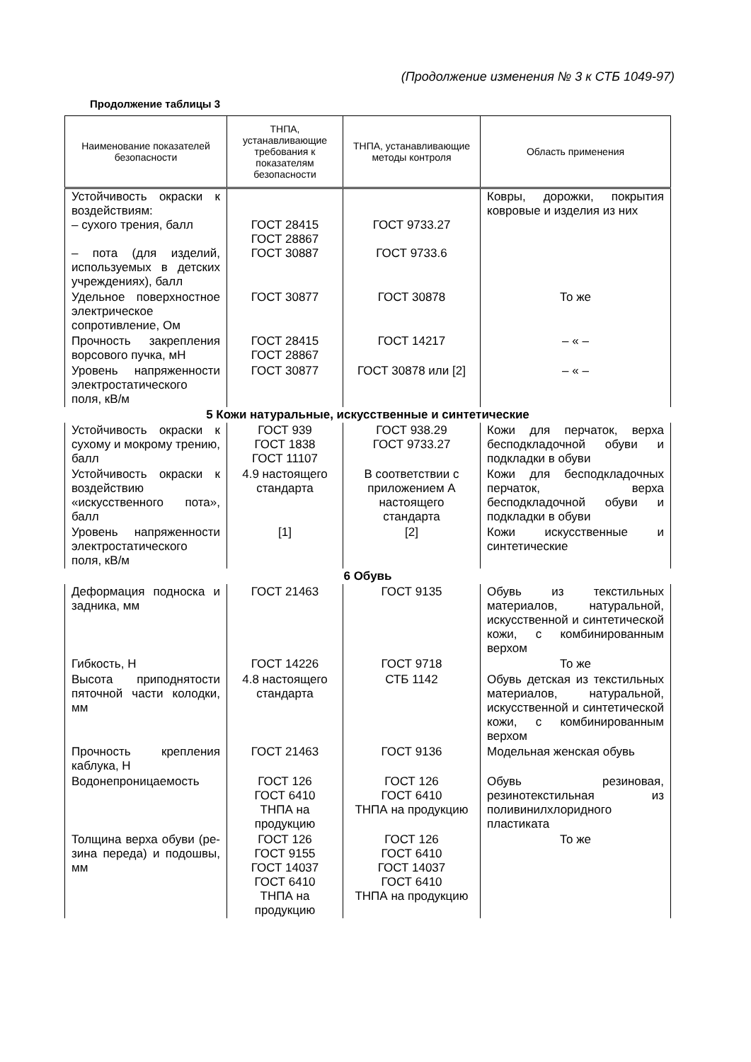(Продолжение изменения № 3 к СТБ 1049-97)
Продолжение таблицы 3
| Наименование показателей безопасности | ТНПА, устанавливающие требования к показателям безопасности | ТНПА, устанавливающие методы контроля | Область применения |
| --- | --- | --- | --- |
| Устойчивость окраски к воздействиям: – сухого трения, балл – пота (для изделий, используемых в детских учреждениях), балл | ГОСТ 28415 ГОСТ 28867 ГОСТ 30887 | ГОСТ 9733.27 ГОСТ 9733.6 | Ковры, дорожки, покрытия ковровые и изделия из них |
| Удельное поверхностное электрическое сопротивление, Ом | ГОСТ 30877 | ГОСТ 30878 | То же |
| Прочность закрепления ворсового пучка, мН | ГОСТ 28415 ГОСТ 28867 | ГОСТ 14217 | – « – |
| Уровень напряженности электростатического поля, кВ/м | ГОСТ 30877 | ГОСТ 30878 или [2] | – « – |
| 5 Кожи натуральные, искусственные и синтетические | | | |
| Устойчивость окраски к сухому и мокрому трению, балл | ГОСТ 939 ГОСТ 1838 ГОСТ 11107 | ГОСТ 938.29 ГОСТ 9733.27 | Кожи для перчаток, верха бесподкладочной обуви и подкладки в обуви |
| Устойчивость окраски к воздействию «искусственного пота», балл | 4.9 настоящего стандарта | В соответствии с приложением А настоящего стандарта | Кожи для бесподкладочных перчаток, верха бесподкладочной обуви и подкладки в обуви |
| Уровень напряженности электростатического поля, кВ/м | [1] | [2] | Кожи искусственные и синтетические |
| 6 Обувь | | | |
| Деформация подноска и задника, мм | ГОСТ 21463 | ГОСТ 9135 | Обувь из текстильных материалов, натуральной, искусственной и синтетической кожи, с комбинированным верхом |
| Гибкость, Н | ГОСТ 14226 | ГОСТ 9718 | То же |
| Высота приподнятости пяточной части колодки, мм | 4.8 настоящего стандарта | СТБ 1142 | Обувь детская из текстильных материалов, натуральной, искусственной и синтетической кожи, с комбинированным верхом |
| Прочность крепления каблука, Н | ГОСТ 21463 | ГОСТ 9136 | Модельная женская обувь |
| Водонепроницаемость | ГОСТ 126 ГОСТ 6410 ТНПА на продукцию | ГОСТ 126 ГОСТ 6410 ТНПА на продукцию | Обувь резиновая, резинотекстильная из поливинилхлоридного пластиката |
| Толщина верха обуви (ре-зина переда) и подошвы, мм | ГОСТ 126 ГОСТ 9155 ГОСТ 14037 ГОСТ 6410 ТНПА на продукцию | ГОСТ 126 ГОСТ 6410 ГОСТ 14037 ГОСТ 6410 ТНПА на продукцию | То же |